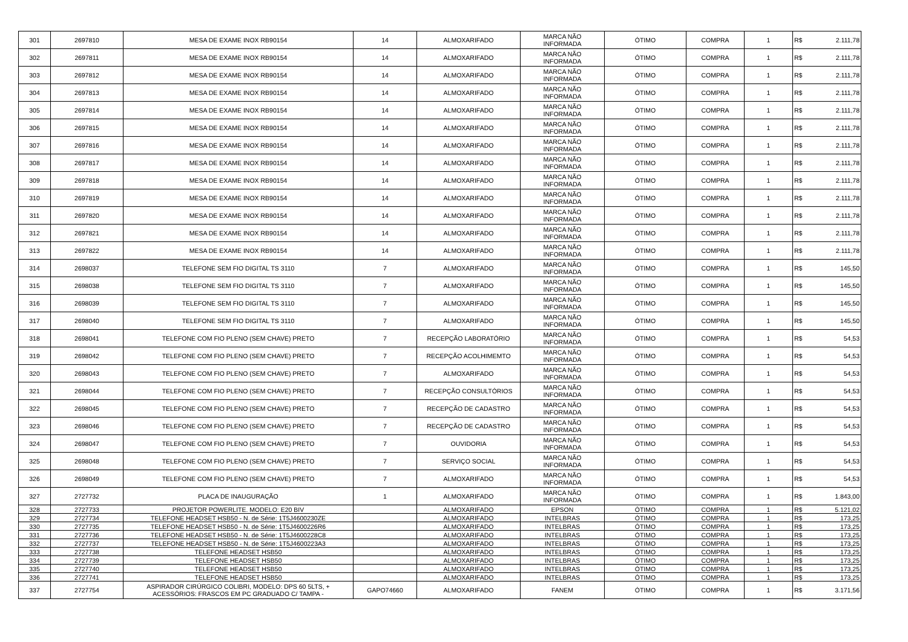| 301 | 2697810 | MESA DE EXAME INOX RB90154 | 14 | ALMOXARIFADO | MARCA NÃO INFORMADA | ÓTIMO | COMPRA | 1 | R$ | 2.111,78 |
| 302 | 2697811 | MESA DE EXAME INOX RB90154 | 14 | ALMOXARIFADO | MARCA NÃO INFORMADA | ÓTIMO | COMPRA | 1 | R$ | 2.111,78 |
| 303 | 2697812 | MESA DE EXAME INOX RB90154 | 14 | ALMOXARIFADO | MARCA NÃO INFORMADA | ÓTIMO | COMPRA | 1 | R$ | 2.111,78 |
| 304 | 2697813 | MESA DE EXAME INOX RB90154 | 14 | ALMOXARIFADO | MARCA NÃO INFORMADA | ÓTIMO | COMPRA | 1 | R$ | 2.111,78 |
| 305 | 2697814 | MESA DE EXAME INOX RB90154 | 14 | ALMOXARIFADO | MARCA NÃO INFORMADA | ÓTIMO | COMPRA | 1 | R$ | 2.111,78 |
| 306 | 2697815 | MESA DE EXAME INOX RB90154 | 14 | ALMOXARIFADO | MARCA NÃO INFORMADA | ÓTIMO | COMPRA | 1 | R$ | 2.111,78 |
| 307 | 2697816 | MESA DE EXAME INOX RB90154 | 14 | ALMOXARIFADO | MARCA NÃO INFORMADA | ÓTIMO | COMPRA | 1 | R$ | 2.111,78 |
| 308 | 2697817 | MESA DE EXAME INOX RB90154 | 14 | ALMOXARIFADO | MARCA NÃO INFORMADA | ÓTIMO | COMPRA | 1 | R$ | 2.111,78 |
| 309 | 2697818 | MESA DE EXAME INOX RB90154 | 14 | ALMOXARIFADO | MARCA NÃO INFORMADA | ÓTIMO | COMPRA | 1 | R$ | 2.111,78 |
| 310 | 2697819 | MESA DE EXAME INOX RB90154 | 14 | ALMOXARIFADO | MARCA NÃO INFORMADA | ÓTIMO | COMPRA | 1 | R$ | 2.111,78 |
| 311 | 2697820 | MESA DE EXAME INOX RB90154 | 14 | ALMOXARIFADO | MARCA NÃO INFORMADA | ÓTIMO | COMPRA | 1 | R$ | 2.111,78 |
| 312 | 2697821 | MESA DE EXAME INOX RB90154 | 14 | ALMOXARIFADO | MARCA NÃO INFORMADA | ÓTIMO | COMPRA | 1 | R$ | 2.111,78 |
| 313 | 2697822 | MESA DE EXAME INOX RB90154 | 14 | ALMOXARIFADO | MARCA NÃO INFORMADA | ÓTIMO | COMPRA | 1 | R$ | 2.111,78 |
| 314 | 2698037 | TELEFONE SEM FIO DIGITAL TS 3110 | 7 | ALMOXARIFADO | MARCA NÃO INFORMADA | ÓTIMO | COMPRA | 1 | R$ | 145,50 |
| 315 | 2698038 | TELEFONE SEM FIO DIGITAL TS 3110 | 7 | ALMOXARIFADO | MARCA NÃO INFORMADA | ÓTIMO | COMPRA | 1 | R$ | 145,50 |
| 316 | 2698039 | TELEFONE SEM FIO DIGITAL TS 3110 | 7 | ALMOXARIFADO | MARCA NÃO INFORMADA | ÓTIMO | COMPRA | 1 | R$ | 145,50 |
| 317 | 2698040 | TELEFONE SEM FIO DIGITAL TS 3110 | 7 | ALMOXARIFADO | MARCA NÃO INFORMADA | ÓTIMO | COMPRA | 1 | R$ | 145,50 |
| 318 | 2698041 | TELEFONE COM FIO PLENO (SEM CHAVE) PRETO | 7 | RECEPÇÃO LABORATÓRIO | MARCA NÃO INFORMADA | ÓTIMO | COMPRA | 1 | R$ | 54,53 |
| 319 | 2698042 | TELEFONE COM FIO PLENO (SEM CHAVE) PRETO | 7 | RECEPÇÃO ACOLHIMEMTO | MARCA NÃO INFORMADA | ÓTIMO | COMPRA | 1 | R$ | 54,53 |
| 320 | 2698043 | TELEFONE COM FIO PLENO (SEM CHAVE) PRETO | 7 | ALMOXARIFADO | MARCA NÃO INFORMADA | ÓTIMO | COMPRA | 1 | R$ | 54,53 |
| 321 | 2698044 | TELEFONE COM FIO PLENO (SEM CHAVE) PRETO | 7 | RECEPÇÃO CONSULTÓRIOS | MARCA NÃO INFORMADA | ÓTIMO | COMPRA | 1 | R$ | 54,53 |
| 322 | 2698045 | TELEFONE COM FIO PLENO (SEM CHAVE) PRETO | 7 | RECEPÇÃO DE CADASTRO | MARCA NÃO INFORMADA | ÓTIMO | COMPRA | 1 | R$ | 54,53 |
| 323 | 2698046 | TELEFONE COM FIO PLENO (SEM CHAVE) PRETO | 7 | RECEPÇÃO DE CADASTRO | MARCA NÃO INFORMADA | ÓTIMO | COMPRA | 1 | R$ | 54,53 |
| 324 | 2698047 | TELEFONE COM FIO PLENO (SEM CHAVE) PRETO | 7 | OUVIDORIA | MARCA NÃO INFORMADA | ÓTIMO | COMPRA | 1 | R$ | 54,53 |
| 325 | 2698048 | TELEFONE COM FIO PLENO (SEM CHAVE) PRETO | 7 | SERVIÇO SOCIAL | MARCA NÃO INFORMADA | ÓTIMO | COMPRA | 1 | R$ | 54,53 |
| 326 | 2698049 | TELEFONE COM FIO PLENO (SEM CHAVE) PRETO | 7 | ALMOXARIFADO | MARCA NÃO INFORMADA | ÓTIMO | COMPRA | 1 | R$ | 54,53 |
| 327 | 2727732 | PLACA DE INAUGURAÇÃO | 1 | ALMOXARIFADO | MARCA NÃO INFORMADA | ÓTIMO | COMPRA | 1 | R$ | 1.843,00 |
| 328 | 2727733 | PROJETOR POWERLITE. MODELO: E20 BIV | | ALMOXARIFADO | EPSON | ÓTIMO | COMPRA | 1 | R$ | 5.121,02 |
| 329 | 2727734 | TELEFONE HEADSET HSB50 - N. de Série: 1T5J4600230ZE | | ALMOXARIFADO | INTELBRAS | ÓTIMO | COMPRA | 1 | R$ | 173,25 |
| 330 | 2727735 | TELEFONE HEADSET HSB50 - N. de Série: 1T5J4600226R6 | | ALMOXARIFADO | INTELBRAS | ÓTIMO | COMPRA | 1 | R$ | 173,25 |
| 331 | 2727736 | TELEFONE HEADSET HSB50 - N. de Série: 1T5J4600228C8 | | ALMOXARIFADO | INTELBRAS | ÓTIMO | COMPRA | 1 | R$ | 173,25 |
| 332 | 2727737 | TELEFONE HEADSET HSB50 - N. de Série: 1T5J4600223A3 | | ALMOXARIFADO | INTELBRAS | ÓTIMO | COMPRA | 1 | R$ | 173,25 |
| 333 | 2727738 | TELEFONE HEADSET HSB50 | | ALMOXARIFADO | INTELBRAS | ÓTIMO | COMPRA | 1 | R$ | 173,25 |
| 334 | 2727739 | TELEFONE HEADSET HSB50 | | ALMOXARIFADO | INTELBRAS | ÓTIMO | COMPRA | 1 | R$ | 173,25 |
| 335 | 2727740 | TELEFONE HEADSET HSB50 | | ALMOXARIFADO | INTELBRAS | ÓTIMO | COMPRA | 1 | R$ | 173,25 |
| 336 | 2727741 | TELEFONE HEADSET HSB50 | | ALMOXARIFADO | INTELBRAS | ÓTIMO | COMPRA | 1 | R$ | 173,25 |
| 337 | 2727754 | ASPIRADOR CIRÚRGICO COLIBRI, MODELO: DPS 60 5LTS, + ACESSÓRIOS: FRASCOS EM PC GRADUADO C/ TAMPA - | GAPO74660 | ALMOXARIFADO | FANEM | ÓTIMO | COMPRA | 1 | R$ | 3.171,56 |